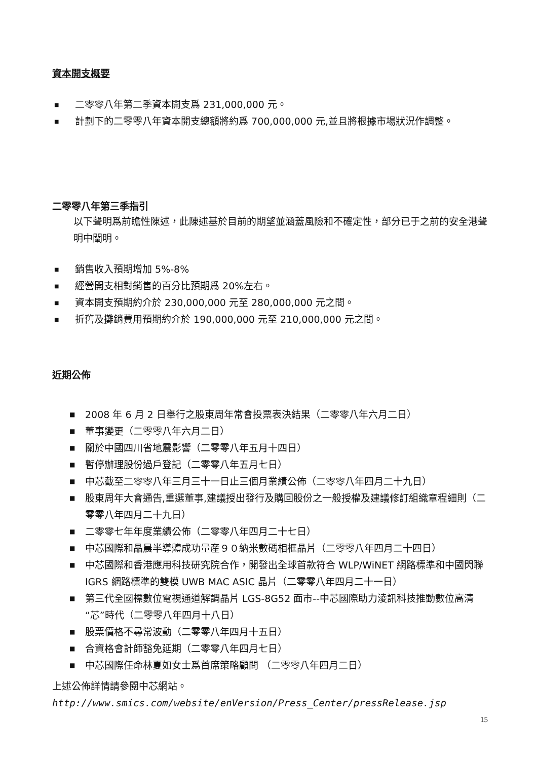資本開支概要
■ 二零零八年第二季資本開支爲 231,000,000 元。
■ 計劃下的二零零八年資本開支總額將約爲 700,000,000 元,並且將根據市場狀況作調整。
二零零八年第三季指引
以下聲明爲前瞻性陳述，此陳述基於目前的期望並涵蓋風險和不確定性，部分已于之前的安全港聲明中闡明。
■ 銷售收入預期增加 5%-8%
■ 經營開支相對銷售的百分比預期爲 20%左右。
■ 資本開支預期約介於 230,000,000 元至 280,000,000 元之間。
■ 折舊及攤銷費用預期約介於 190,000,000 元至 210,000,000 元之間。
近期公佈
■ 2008 年 6 月 2 日舉行之股東周年常會投票表決結果（二零零八年六月二日）
■ 董事變更（二零零八年六月二日）
■ 關於中國四川省地震影響（二零零八年五月十四日）
■ 暫停辦理股份過戶登記（二零零八年五月七日）
■ 中芯截至二零零八年三月三十一日止三個月業績公佈（二零零八年四月二十九日）
■ 股東周年大會通告,重選董事,建議授出發行及購回股份之一般授權及建議修訂組織章程細則（二零零八年四月二十九日）
■ 二零零七年年度業績公佈（二零零八年四月二十七日）
■ 中芯國際和晶晨半導體成功量産９０納米數碼相框晶片（二零零八年四月二十四日）
■ 中芯國際和香港應用科技研究院合作，開發出全球首款符合 WLP/WiNET 網路標準和中國閃聯 IGRS 網路標準的雙模 UWB MAC ASIC 晶片（二零零八年四月二十一日）
■ 第三代全國標數位電視通道解調晶片 LGS-8G52 面市--中芯國際助力淩訊科技推動數位高清“芯”時代（二零零八年四月十八日）
■ 股票價格不尋常波動（二零零八年四月十五日）
■ 合資格會計師豁免延期（二零零八年四月七日）
■ 中芯國際任命林夏如女士爲首席策略顧問 （二零零八年四月二日）
上述公佈詳情請參閱中芯網站。
http://www.smics.com/website/enVersion/Press_Center/pressRelease.jsp
15